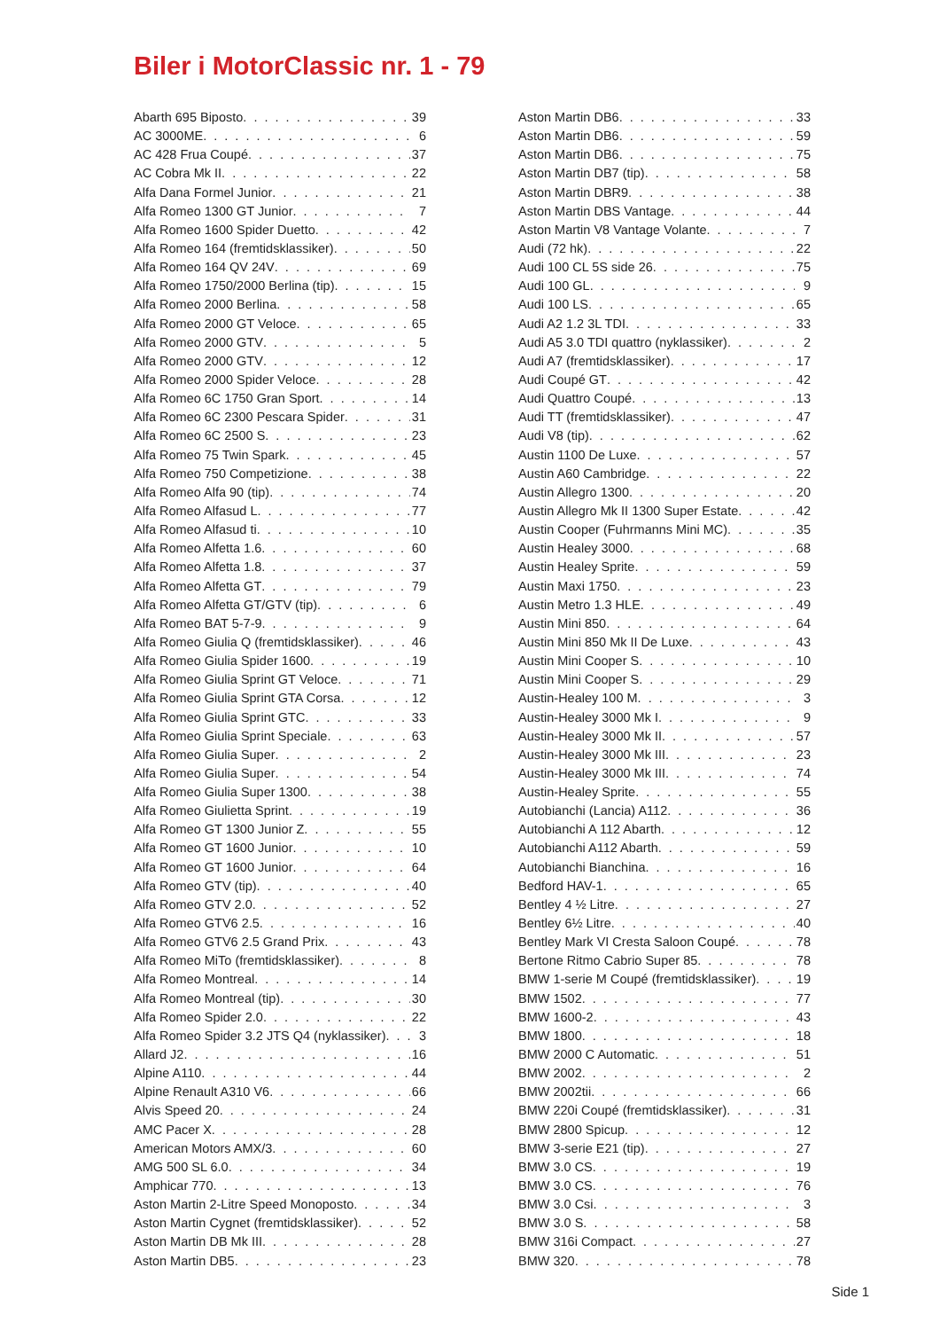Biler i MotorClassic nr. 1 - 79
Abarth 695 Biposto 39
AC 3000ME 6
AC 428 Frua Coupé 37
AC Cobra Mk II 22
Alfa Dana Formel Junior 21
Alfa Romeo 1300 GT Junior 7
Alfa Romeo 1600 Spider Duetto 42
Alfa Romeo 164 (fremtidsklassiker) 50
Alfa Romeo 164 QV 24V 69
Alfa Romeo 1750/2000 Berlina (tip) 15
Alfa Romeo 2000 Berlina 58
Alfa Romeo 2000 GT Veloce 65
Alfa Romeo 2000 GTV 5
Alfa Romeo 2000 GTV 12
Alfa Romeo 2000 Spider Veloce 28
Alfa Romeo 6C 1750 Gran Sport 14
Alfa Romeo 6C 2300 Pescara Spider 31
Alfa Romeo 6C 2500 S 23
Alfa Romeo 75 Twin Spark 45
Alfa Romeo 750 Competizione 38
Alfa Romeo Alfa 90 (tip) 74
Alfa Romeo Alfasud L 77
Alfa Romeo Alfasud ti 10
Alfa Romeo Alfetta 1.6 60
Alfa Romeo Alfetta 1.8 37
Alfa Romeo Alfetta GT 79
Alfa Romeo Alfetta GT/GTV (tip) 6
Alfa Romeo BAT 5-7-9 9
Alfa Romeo Giulia Q (fremtidsklassiker) 46
Alfa Romeo Giulia Spider 1600 19
Alfa Romeo Giulia Sprint GT Veloce 71
Alfa Romeo Giulia Sprint GTA Corsa 12
Alfa Romeo Giulia Sprint GTC 33
Alfa Romeo Giulia Sprint Speciale 63
Alfa Romeo Giulia Super 2
Alfa Romeo Giulia Super 54
Alfa Romeo Giulia Super 1300 38
Alfa Romeo Giulietta Sprint 19
Alfa Romeo GT 1300 Junior Z 55
Alfa Romeo GT 1600 Junior 10
Alfa Romeo GT 1600 Junior 64
Alfa Romeo GTV (tip) 40
Alfa Romeo GTV 2.0 52
Alfa Romeo GTV6 2.5 16
Alfa Romeo GTV6 2.5 Grand Prix 43
Alfa Romeo MiTo (fremtidsklassiker) 8
Alfa Romeo Montreal 14
Alfa Romeo Montreal (tip) 30
Alfa Romeo Spider 2.0 22
Alfa Romeo Spider 3.2 JTS Q4 (nyklassiker) 3
Allard J2 16
Alpine A110 44
Alpine Renault A310 V6 66
Alvis Speed 20 24
AMC Pacer X 28
American Motors AMX/3 60
AMG 500 SL 6.0 34
Amphicar 770 13
Aston Martin 2-Litre Speed Monoposto 34
Aston Martin Cygnet (fremtidsklassiker) 52
Aston Martin DB Mk III 28
Aston Martin DB5 23
Aston Martin DB6 33
Aston Martin DB6 59
Aston Martin DB6 75
Aston Martin DB7 (tip) 58
Aston Martin DBR9 38
Aston Martin DBS Vantage 44
Aston Martin V8 Vantage Volante 7
Audi (72 hk) 22
Audi 100 CL 5S side 26 75
Audi 100 GL 9
Audi 100 LS 65
Audi A2 1.2 3L TDI 33
Audi A5 3.0 TDI quattro (nyklassiker) 2
Audi A7 (fremtidsklassiker) 17
Audi Coupé GT 42
Audi Quattro Coupé 13
Audi TT (fremtidsklassiker) 47
Audi V8 (tip) 62
Austin 1100 De Luxe 57
Austin A60 Cambridge 22
Austin Allegro 1300 20
Austin Allegro Mk II 1300 Super Estate 42
Austin Cooper (Fuhrmanns Mini MC) 35
Austin Healey 3000 68
Austin Healey Sprite 59
Austin Maxi 1750 23
Austin Metro 1.3 HLE 49
Austin Mini 850 64
Austin Mini 850 Mk II De Luxe 43
Austin Mini Cooper S 10
Austin Mini Cooper S 29
Austin-Healey 100 M 3
Austin-Healey 3000 Mk I 9
Austin-Healey 3000 Mk II 57
Austin-Healey 3000 Mk III 23
Austin-Healey 3000 Mk III 74
Austin-Healey Sprite 55
Autobianchi (Lancia) A112 36
Autobianchi A 112 Abarth 12
Autobianchi A112 Abarth 59
Autobianchi Bianchina 16
Bedford HAV-1 65
Bentley 4 ½ Litre 27
Bentley 6½ Litre 40
Bentley Mark VI Cresta Saloon Coupé 78
Bertone Ritmo Cabrio Super 85 78
BMW 1-serie M Coupé (fremtidsklassiker) 19
BMW 1502 77
BMW 1600-2 43
BMW 1800 18
BMW 2000 C Automatic 51
BMW 2002 2
BMW 2002tii 66
BMW 220i Coupé (fremtidsklassiker) 31
BMW 2800 Spicup 12
BMW 3-serie E21 (tip) 27
BMW 3.0 CS 19
BMW 3.0 CS 76
BMW 3.0 Csi 3
BMW 3.0 S 58
BMW 316i Compact 27
BMW 320 78
Side 1